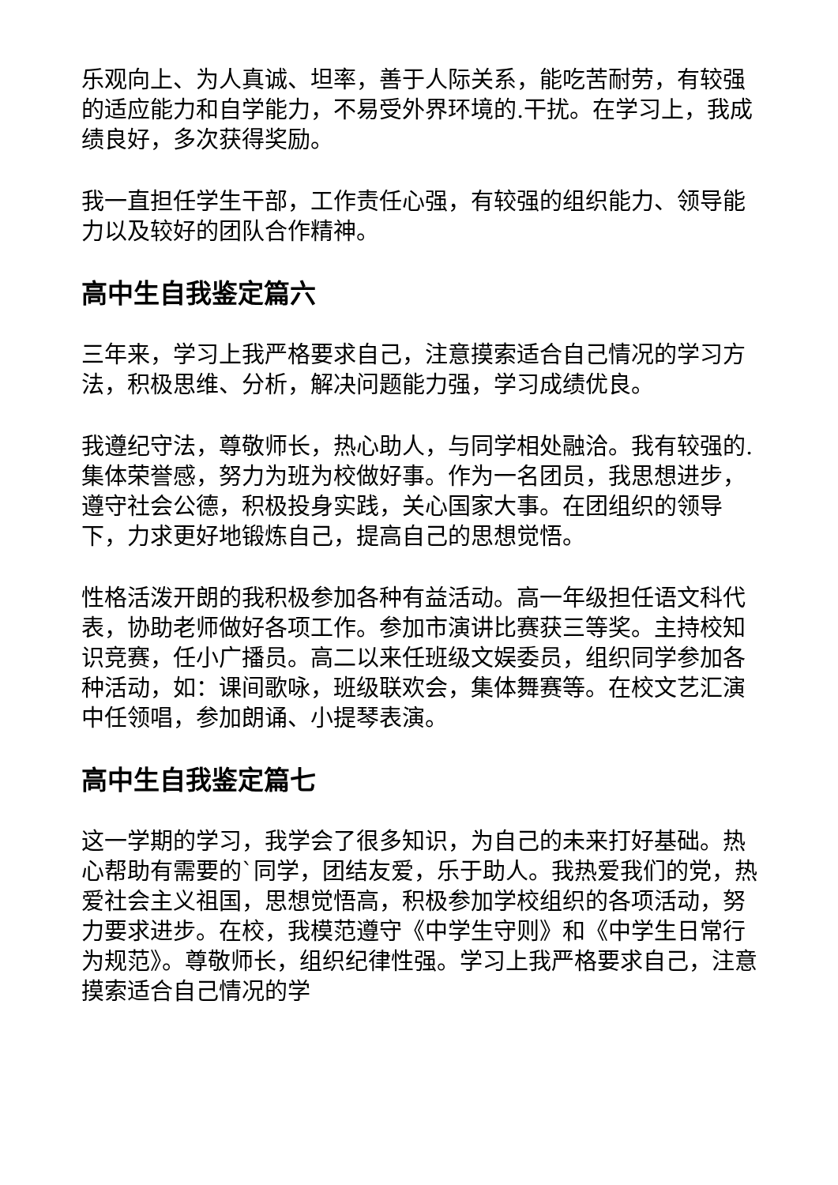乐观向上、为人真诚、坦率，善于人际关系，能吃苦耐劳，有较强的适应能力和自学能力，不易受外界环境的.干扰。在学习上，我成绩良好，多次获得奖励。
我一直担任学生干部，工作责任心强，有较强的组织能力、领导能力以及较好的团队合作精神。
高中生自我鉴定篇六
三年来，学习上我严格要求自己，注意摸索适合自己情况的学习方法，积极思维、分析，解决问题能力强，学习成绩优良。
我遵纪守法，尊敬师长，热心助人，与同学相处融洽。我有较强的.集体荣誉感，努力为班为校做好事。作为一名团员，我思想进步，遵守社会公德，积极投身实践，关心国家大事。在团组织的领导下，力求更好地锻炼自己，提高自己的思想觉悟。
性格活泼开朗的我积极参加各种有益活动。高一年级担任语文科代表，协助老师做好各项工作。参加市演讲比赛获三等奖。主持校知识竞赛，任小广播员。高二以来任班级文娱委员，组织同学参加各种活动，如：课间歌咏，班级联欢会，集体舞赛等。在校文艺汇演中任领唱，参加朗诵、小提琴表演。
高中生自我鉴定篇七
这一学期的学习，我学会了很多知识，为自己的未来打好基础。热心帮助有需要的`同学，团结友爱，乐于助人。我热爱我们的党，热爱社会主义祖国，思想觉悟高，积极参加学校组织的各项活动，努力要求进步。在校，我模范遵守《中学生守则》和《中学生日常行为规范》。尊敬师长，组织纪律性强。学习上我严格要求自己，注意摸索适合自己情况的学